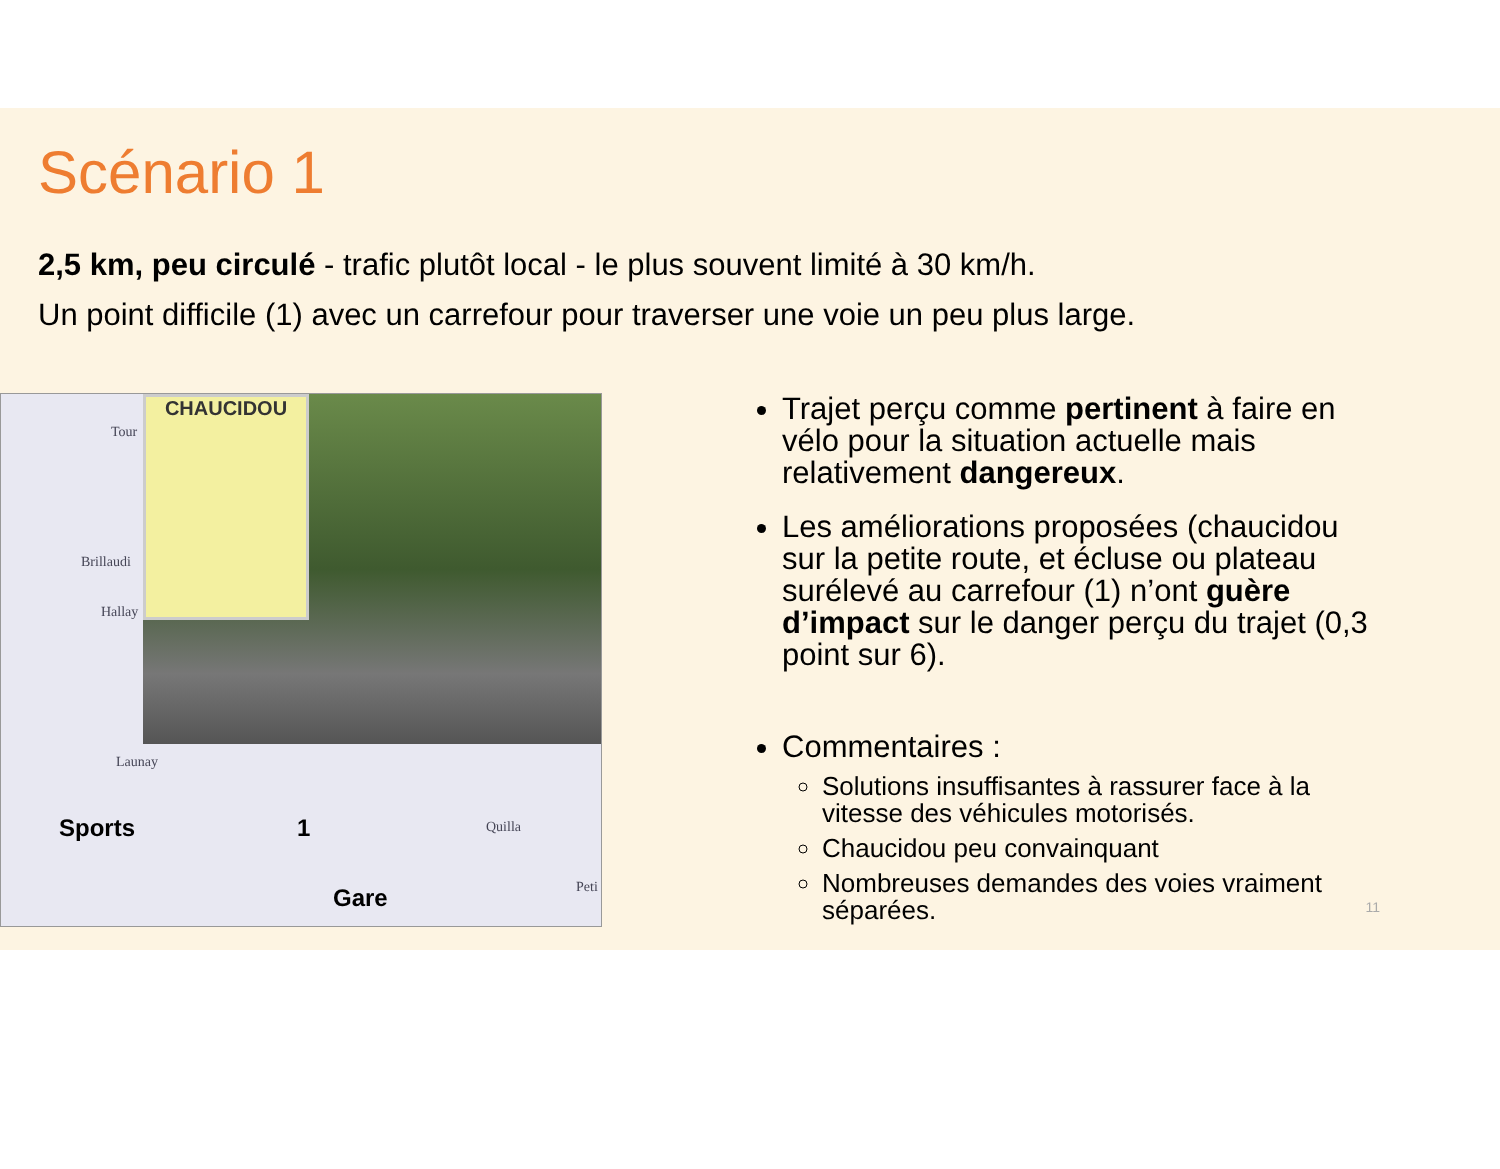Scénario 1
2,5 km, peu circulé - trafic plutôt local - le plus souvent limité à 30 km/h.
Un point difficile (1) avec un carrefour pour traverser une voie un peu plus large.
CHAUCIDOU
Tour
Brillaudi
Hallay
Launay
Quilla
Peti
Sports 1
Gare
Trajet perçu comme pertinent à faire en vélo pour la situation actuelle mais relativement dangereux.
Les améliorations proposées (chaucidou sur la petite route, et écluse ou plateau surélevé au carrefour (1) n’ont guère d’impact sur le danger perçu du trajet (0,3 point sur 6).
Commentaires :
Solutions insuffisantes à rassurer face à la vitesse des véhicules motorisés.
Chaucidou peu convainquant
Nombreuses demandes des voies vraiment séparées.
11